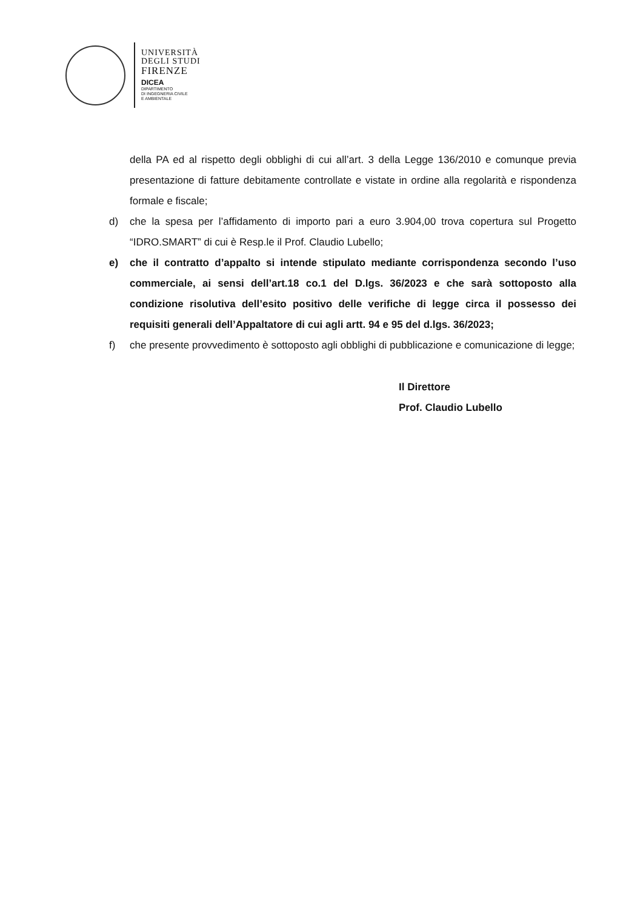UNIVERSITÀ
DEGLI STUDI
FIRENZE
DICEA
DIPARTIMENTO
DI INGEGNERIA CIVILE
E AMBIENTALE
della PA ed al rispetto degli obblighi di cui all’art. 3 della Legge 136/2010 e comunque previa presentazione di fatture debitamente controllate e vistate in ordine alla regolarità e rispondenza formale e fiscale;
d) che la spesa per l’affidamento di importo pari a euro 3.904,00 trova copertura sul Progetto “IDRO.SMART” di cui è Resp.le il Prof. Claudio Lubello;
e) che il contratto d’appalto si intende stipulato mediante corrispondenza secondo l’uso commerciale, ai sensi dell’art.18 co.1 del D.lgs. 36/2023 e che sarà sottoposto alla condizione risolutiva dell’esito positivo delle verifiche di legge circa il possesso dei requisiti generali dell’Appaltatore di cui agli artt. 94 e 95 del d.lgs. 36/2023;
f) che presente provvedimento è sottoposto agli obblighi di pubblicazione e comunicazione di legge;
Il Direttore
Prof. Claudio Lubello